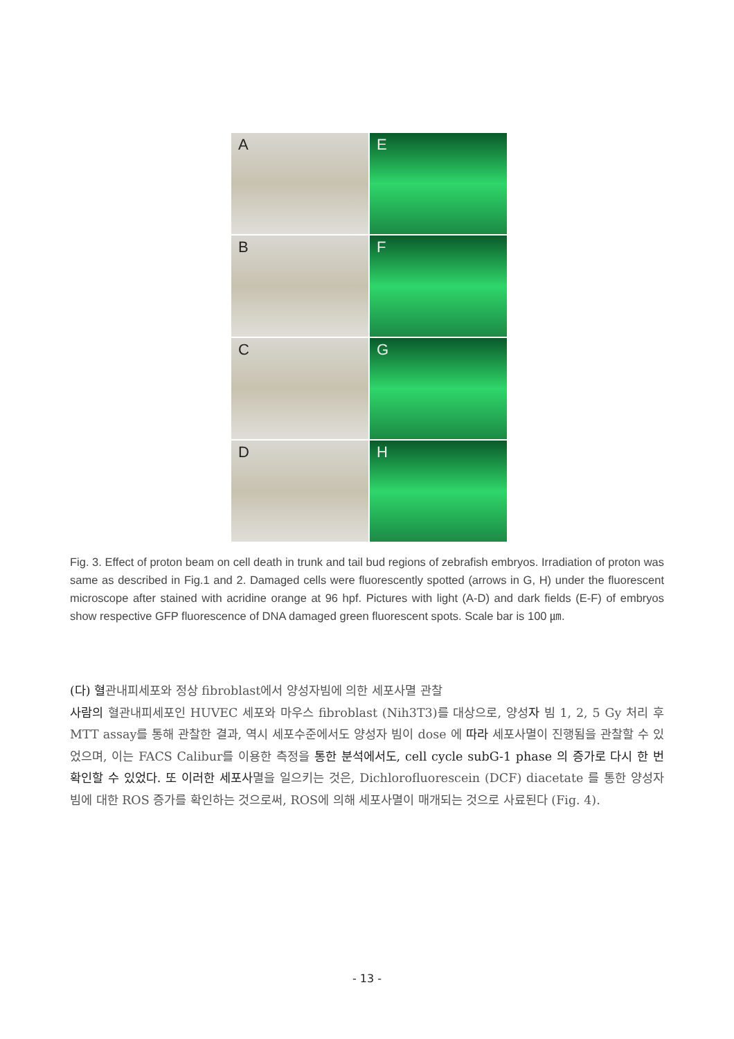A
E
B
F
C
G
D
H
Fig. 3. Effect of proton beam on cell death in trunk and tail bud regions of zebrafish embryos. Irradiation of proton was same as described in Fig.1 and 2. Damaged cells were fluorescently spotted (arrows in G, H) under the fluorescent microscope after stained with acridine orange at 96 hpf. Pictures with light (A-D) and dark fields (E-F) of embryos show respective GFP fluorescence of DNA damaged green fluorescent spots. Scale bar is 100 ㎛.
(다) 혈관내피세포와 정상 fibroblast에서 양성자빔에 의한 세포사멸 관찰
사람의 혈관내피세포인 HUVEC 세포와 마우스 fibroblast (Nih3T3)를 대상으로, 양성자 빔 1, 2, 5 Gy 처리 후 MTT assay를 통해 관찰한 결과, 역시 세포수준에서도 양성자 빔이 dose 에 따라 세포사멸이 진행됨을 관찰할 수 있었으며, 이는 FACS Calibur를 이용한 측정을 통한 분석에서도, cell cycle subG-1 phase 의 증가로 다시 한 번 확인할 수 있었다. 또 이러한 세포사멸을 일으키는 것은, Dichlorofluorescein (DCF) diacetate 를 통한 양성자 빔에 대한 ROS 증가를 확인하는 것으로써, ROS에 의해 세포사멸이 매개되는 것으로 사료된다 (Fig. 4).
- 13 -